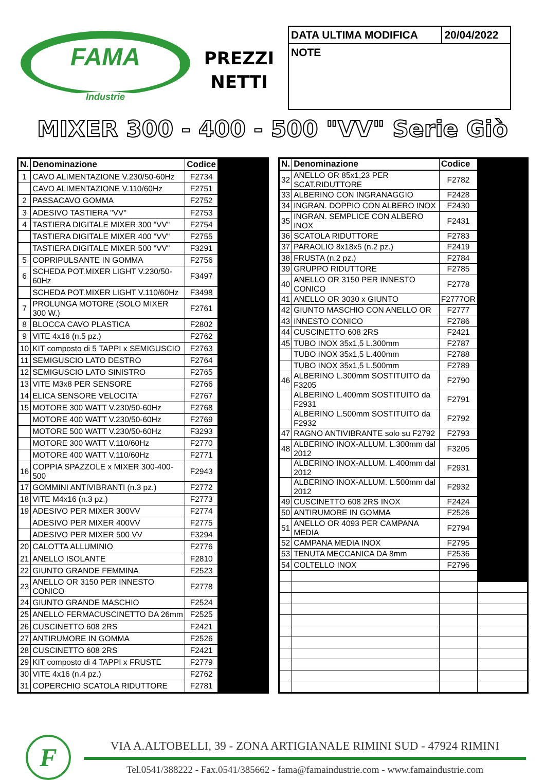FAMA
Industrie
PREZZI
NETTI
| DATA ULTIMA MODIFICA | 20/04/2022 |
| NOTE | |
MIXER 300 - 400 - 500 "VV" Serie Giò
| N. | Denominazione | Codice | |
| --- | --- | --- | --- |
| 1 | CAVO ALIMENTAZIONE V.230/50-60Hz | F2734 | |
| | CAVO ALIMENTAZIONE V.110/60Hz | F2751 | |
| 2 | PASSACAVO GOMMA | F2752 | |
| 3 | ADESIVO TASTIERA "VV" | F2753 | |
| 4 | TASTIERA DIGITALE MIXER 300 "VV" | F2754 | |
| | TASTIERA DIGITALE MIXER 400 "VV" | F2755 | |
| | TASTIERA DIGITALE MIXER 500 "VV" | F3291 | |
| 5 | COPRIPULSANTE IN GOMMA | F2756 | |
| 6 | SCHEDA POT.MIXER LIGHT V.230/50-60Hz | F3497 | |
| | SCHEDA POT.MIXER LIGHT V.110/60Hz | F3498 | |
| 7 | PROLUNGA MOTORE (SOLO MIXER 300 W.) | F2761 | |
| 8 | BLOCCA CAVO PLASTICA | F2802 | |
| 9 | VITE 4x16 (n.5 pz.) | F2762 | |
| 10 | KIT composto di 5 TAPPI x SEMIGUSCIO | F2763 | |
| 11 | SEMIGUSCIO LATO DESTRO | F2764 | |
| 12 | SEMIGUSCIO LATO SINISTRO | F2765 | |
| 13 | VITE M3x8 PER SENSORE | F2766 | |
| 14 | ELICA SENSORE VELOCITA' | F2767 | |
| 15 | MOTORE 300 WATT V.230/50-60Hz | F2768 | |
| | MOTORE 400 WATT V.230/50-60Hz | F2769 | |
| | MOTORE 500 WATT V.230/50-60Hz | F3293 | |
| | MOTORE 300 WATT V.110/60Hz | F2770 | |
| | MOTORE 400 WATT V.110/60Hz | F2771 | |
| 16 | COPPIA SPAZZOLE x MIXER 300-400-500 | F2943 | |
| 17 | GOMMINI ANTIVIBRANTI (n.3 pz.) | F2772 | |
| 18 | VITE M4x16 (n.3 pz.) | F2773 | |
| 19 | ADESIVO PER MIXER 300VV | F2774 | |
| | ADESIVO PER MIXER 400VV | F2775 | |
| | ADESIVO PER MIXER 500 VV | F3294 | |
| 20 | CALOTTA ALLUMINIO | F2776 | |
| 21 | ANELLO ISOLANTE | F2810 | |
| 22 | GIUNTO GRANDE FEMMINA | F2523 | |
| 23 | ANELLO OR 3150 PER INNESTO CONICO | F2778 | |
| 24 | GIUNTO GRANDE MASCHIO | F2524 | |
| 25 | ANELLO FERMACUSCINETTO DA 26mm | F2525 | |
| 26 | CUSCINETTO 608 2RS | F2421 | |
| 27 | ANTIRUMORE IN GOMMA | F2526 | |
| 28 | CUSCINETTO 608 2RS | F2421 | |
| 29 | KIT composto di 4 TAPPI x FRUSTE | F2779 | |
| 30 | VITE 4x16 (n.4 pz.) | F2762 | |
| 31 | COPERCHIO SCATOLA RIDUTTORE | F2781 | |
| N. | Denominazione | Codice | |
| --- | --- | --- | --- |
| 32 | ANELLO OR 85x1,23 PER SCAT.RIDUTTORE | F2782 | |
| 33 | ALBERINO CON INGRANAGGIO | F2428 | |
| 34 | INGRAN. DOPPIO CON ALBERO INOX | F2430 | |
| 35 | INGRAN. SEMPLICE CON ALBERO INOX | F2431 | |
| 36 | SCATOLA RIDUTTORE | F2783 | |
| 37 | PARAOLIO 8x18x5 (n.2 pz.) | F2419 | |
| 38 | FRUSTA (n.2 pz.) | F2784 | |
| 39 | GRUPPO RIDUTTORE | F2785 | |
| 40 | ANELLO OR 3150 PER INNESTO CONICO | F2778 | |
| 41 | ANELLO OR 3030 x GIUNTO | F2777OR | |
| 42 | GIUNTO MASCHIO CON ANELLO OR | F2777 | |
| 43 | INNESTO CONICO | F2786 | |
| 44 | CUSCINETTO 608 2RS | F2421 | |
| 45 | TUBO INOX 35x1,5 L.300mm | F2787 | |
| | TUBO INOX 35x1,5 L.400mm | F2788 | |
| | TUBO INOX 35x1,5 L.500mm | F2789 | |
| 46 | ALBERINO L.300mm SOSTITUITO da F3205 | F2790 | |
| | ALBERINO L.400mm SOSTITUITO da F2931 | F2791 | |
| | ALBERINO L.500mm SOSTITUITO da F2932 | F2792 | |
| 47 | RAGNO ANTIVIBRANTE solo su F2792 | F2793 | |
| 48 | ALBERINO INOX-ALLUM. L.300mm dal 2012 | F3205 | |
| | ALBERINO INOX-ALLUM. L.400mm dal 2012 | F2931 | |
| | ALBERINO INOX-ALLUM. L.500mm dal 2012 | F2932 | |
| 49 | CUSCINETTO 608 2RS INOX | F2424 | |
| 50 | ANTIRUMORE IN GOMMA | F2526 | |
| 51 | ANELLO OR 4093 PER CAMPANA MEDIA | F2794 | |
| 52 | CAMPANA MEDIA INOX | F2795 | |
| 53 | TENUTA MECCANICA DA 8mm | F2536 | |
| 54 | COLTELLO INOX | F2796 | |
F
VIA A.ALTOBELLI, 39 - ZONA ARTIGIANALE RIMINI SUD - 47924 RIMINI
Tel.0541/388222 - Fax.0541/385662 - fama@famaindustrie.com - www.famaindustrie.com